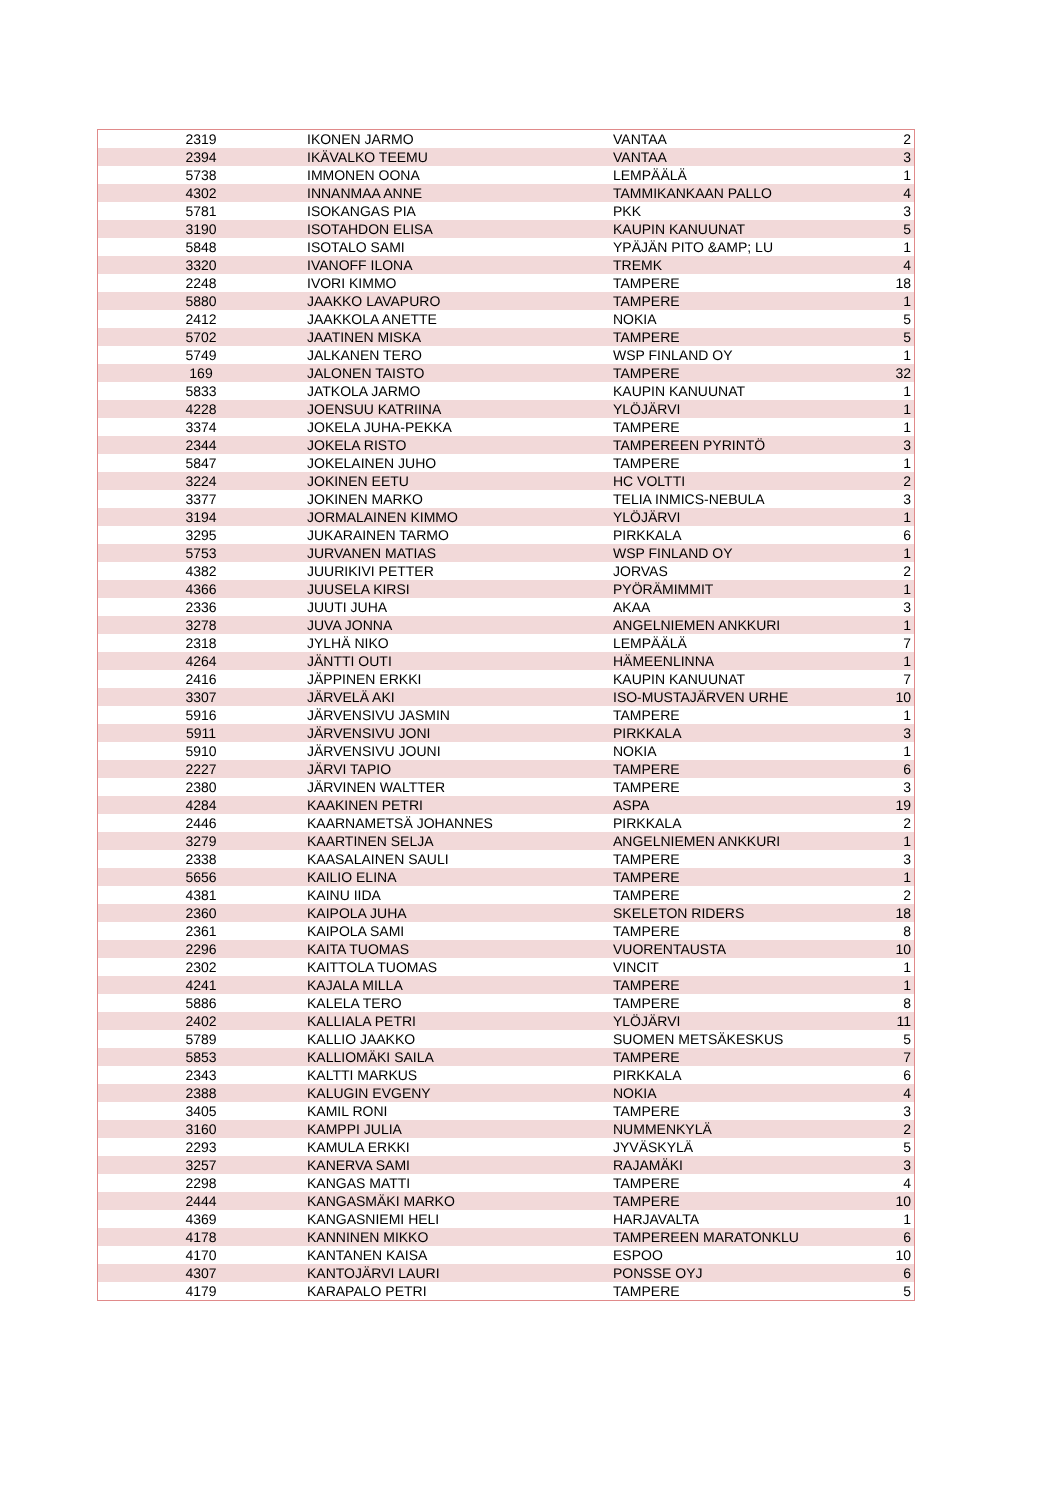| 2319 | IKONEN JARMO | VANTAA | 2 |
| 2394 | IKÄVALKO TEEMU | VANTAA | 3 |
| 5738 | IMMONEN OONA | LEMPÄÄLÄ | 1 |
| 4302 | INNANMAA ANNE | TAMMIKANKAAN PALLO | 4 |
| 5781 | ISOKANGAS PIA | PKK | 3 |
| 3190 | ISOTAHDON ELISA | KAUPIN KANUUNAT | 5 |
| 5848 | ISOTALO SAMI | YPÄJÄN PITO &AMP; LU | 1 |
| 3320 | IVANOFF ILONA | TREMK | 4 |
| 2248 | IVORI KIMMO | TAMPERE | 18 |
| 5880 | JAAKKO LAVAPURO | TAMPERE | 1 |
| 2412 | JAAKKOLA ANETTE | NOKIA | 5 |
| 5702 | JAATINEN MISKA | TAMPERE | 5 |
| 5749 | JALKANEN TERO | WSP FINLAND OY | 1 |
| 169 | JALONEN TAISTO | TAMPERE | 32 |
| 5833 | JATKOLA JARMO | KAUPIN KANUUNAT | 1 |
| 4228 | JOENSUU KATRIINA | YLÖJÄRVI | 1 |
| 3374 | JOKELA JUHA-PEKKA | TAMPERE | 1 |
| 2344 | JOKELA RISTO | TAMPEREEN PYRINTÖ | 3 |
| 5847 | JOKELAINEN JUHO | TAMPERE | 1 |
| 3224 | JOKINEN EETU | HC VOLTTI | 2 |
| 3377 | JOKINEN MARKO | TELIA INMICS-NEBULA | 3 |
| 3194 | JORMALAINEN KIMMO | YLÖJÄRVI | 1 |
| 3295 | JUKARAINEN TARMO | PIRKKALA | 6 |
| 5753 | JURVANEN MATIAS | WSP FINLAND OY | 1 |
| 4382 | JUURIKIVI PETTER | JORVAS | 2 |
| 4366 | JUUSELA KIRSI | PYÖRÄMIMMIT | 1 |
| 2336 | JUUTI JUHA | AKAA | 3 |
| 3278 | JUVA JONNA | ANGELNIEMEN ANKKURI | 1 |
| 2318 | JYLHÄ NIKO | LEMPÄÄLÄ | 7 |
| 4264 | JÄNTTI OUTI | HÄMEENLINNA | 1 |
| 2416 | JÄPPINEN ERKKI | KAUPIN KANUUNAT | 7 |
| 3307 | JÄRVELÄ AKI | ISO-MUSTAJÄRVEN URHE | 10 |
| 5916 | JÄRVENSIVU JASMIN | TAMPERE | 1 |
| 5911 | JÄRVENSIVU JONI | PIRKKALA | 3 |
| 5910 | JÄRVENSIVU JOUNI | NOKIA | 1 |
| 2227 | JÄRVI TAPIO | TAMPERE | 6 |
| 2380 | JÄRVINEN WALTTER | TAMPERE | 3 |
| 4284 | KAAKINEN PETRI | ASPA | 19 |
| 2446 | KAARNAMETSÄ JOHANNES | PIRKKALA | 2 |
| 3279 | KAARTINEN SELJA | ANGELNIEMEN ANKKURI | 1 |
| 2338 | KAASALAINEN SAULI | TAMPERE | 3 |
| 5656 | KAILIO ELINA | TAMPERE | 1 |
| 4381 | KAINU IIDA | TAMPERE | 2 |
| 2360 | KAIPOLA JUHA | SKELETON RIDERS | 18 |
| 2361 | KAIPOLA SAMI | TAMPERE | 8 |
| 2296 | KAITA TUOMAS | VUORENTAUSTA | 10 |
| 2302 | KAITTOLA TUOMAS | VINCIT | 1 |
| 4241 | KAJALA MILLA | TAMPERE | 1 |
| 5886 | KALELA TERO | TAMPERE | 8 |
| 2402 | KALLIALA PETRI | YLÖJÄRVI | 11 |
| 5789 | KALLIO JAAKKO | SUOMEN METSÄKESKUS | 5 |
| 5853 | KALLIOMÄKI SAILA | TAMPERE | 7 |
| 2343 | KALTTI MARKUS | PIRKKALA | 6 |
| 2388 | KALUGIN EVGENY | NOKIA | 4 |
| 3405 | KAMIL RONI | TAMPERE | 3 |
| 3160 | KAMPPI JULIA | NUMMENKYLÄ | 2 |
| 2293 | KAMULA ERKKI | JYVÄSKYLÄ | 5 |
| 3257 | KANERVA SAMI | RAJAMÄKI | 3 |
| 2298 | KANGAS MATTI | TAMPERE | 4 |
| 2444 | KANGASMÄKI MARKO | TAMPERE | 10 |
| 4369 | KANGASNIEMI HELI | HARJAVALTA | 1 |
| 4178 | KANNINEN MIKKO | TAMPEREEN MARATONKLU | 6 |
| 4170 | KANTANEN KAISA | ESPOO | 10 |
| 4307 | KANTOJÄRVI LAURI | PONSSE OYJ | 6 |
| 4179 | KARAPALO PETRI | TAMPERE | 5 |